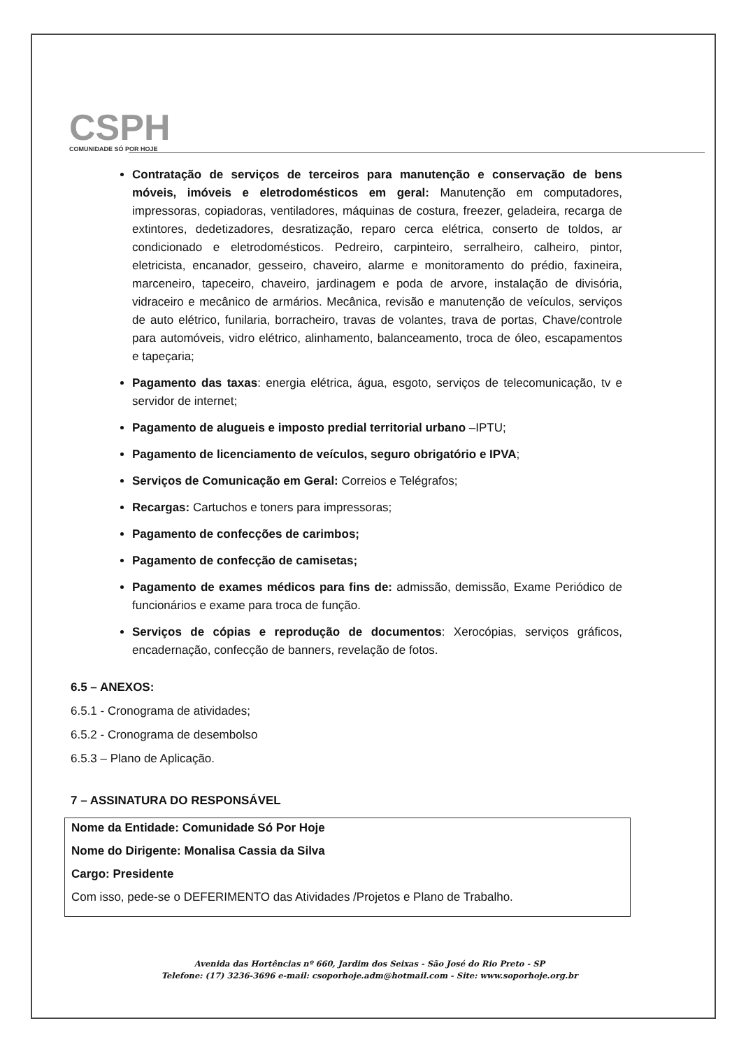CSPH
COMUNIDADE SÓ POR HOJE
Contratação de serviços de terceiros para manutenção e conservação de bens móveis, imóveis e eletrodomésticos em geral: Manutenção em computadores, impressoras, copiadoras, ventiladores, máquinas de costura, freezer, geladeira, recarga de extintores, dedetizadores, desratização, reparo cerca elétrica, conserto de toldos, ar condicionado e eletrodomésticos. Pedreiro, carpinteiro, serralheiro, calheiro, pintor, eletricista, encanador, gesseiro, chaveiro, alarme e monitoramento do prédio, faxineira, marceneiro, tapeceiro, chaveiro, jardinagem e poda de arvore, instalação de divisória, vidraceiro e mecânico de armários. Mecânica, revisão e manutenção de veículos, serviços de auto elétrico, funilaria, borracheiro, travas de volantes, trava de portas, Chave/controle para automóveis, vidro elétrico, alinhamento, balanceamento, troca de óleo, escapamentos e tapeçaria;
Pagamento das taxas: energia elétrica, água, esgoto, serviços de telecomunicação, tv e servidor de internet;
Pagamento de alugueis e imposto predial territorial urbano –IPTU;
Pagamento de licenciamento de veículos, seguro obrigatório e IPVA;
Serviços de Comunicação em Geral: Correios e Telégrafos;
Recargas: Cartuchos e toners para impressoras;
Pagamento de confecções de carimbos;
Pagamento de confecção de camisetas;
Pagamento de exames médicos para fins de: admissão, demissão, Exame Periódico de funcionários e exame para troca de função.
Serviços de cópias e reprodução de documentos: Xerocópias, serviços gráficos, encadernação, confecção de banners, revelação de fotos.
6.5 – ANEXOS:
6.5.1 - Cronograma de atividades;
6.5.2 - Cronograma de desembolso
6.5.3 – Plano de Aplicação.
7 – ASSINATURA DO RESPONSÁVEL
Nome da Entidade: Comunidade Só Por Hoje
Nome do Dirigente: Monalisa Cassia da Silva
Cargo: Presidente
Com isso, pede-se o DEFERIMENTO das Atividades /Projetos e Plano de Trabalho.
Avenida das Hortências nº 660, Jardim dos Seixas - São José do Rio Preto - SP
Telefone: (17) 3236-3696 e-mail: csoporhoje.adm@hotmail.com - Site: www.soporhoje.org.br